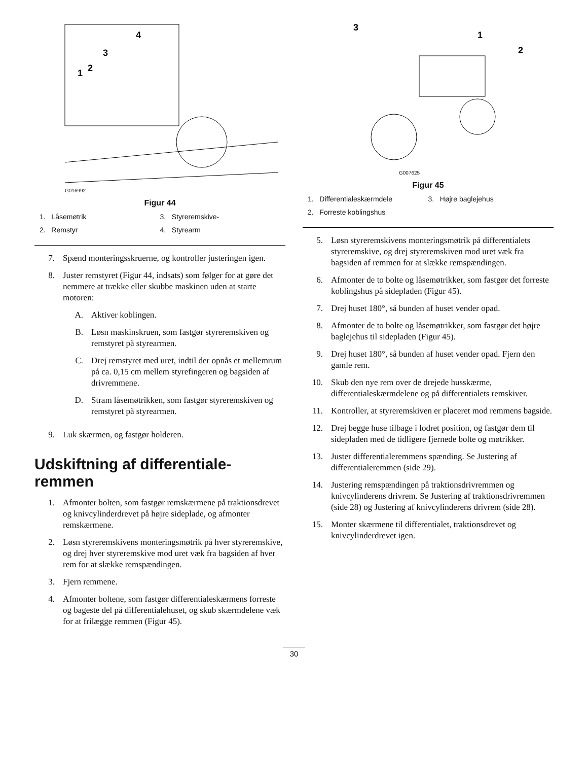1
2
3
4
G016992
Figur 44
1. Låsemøtrik
3. Styreremskive-
2. Remstyr
4. Styrearm
7. Spænd monteringsskruerne, og kontroller justeringen igen.
8. Juster remstyret (Figur 44, indsats) som følger for at gøre det nemmere at trække eller skubbe maskinen uden at starte motoren:
A. Aktiver koblingen.
B. Løsn maskinskruen, som fastgør styreremskiven og remstyret på styrearmen.
C. Drej remstyret med uret, indtil der opnås et mellemrum på ca. 0,15 cm mellem styrefingeren og bagsiden af drivremmene.
D. Stram låsemøtrikken, som fastgør styreremskiven og remstyret på styrearmen.
9. Luk skærmen, og fastgør holderen.
Udskiftning af differentiale-remmen
1. Afmonter bolten, som fastgør remskærmene på traktionsdrevet og knivcylinderdrevet på højre sideplade, og afmonter remskærmene.
2. Løsn styreremskivens monteringsmøtrik på hver styreremskive, og drej hver styreremskive mod uret væk fra bagsiden af hver rem for at slække remspændingen.
3. Fjern remmene.
4. Afmonter boltene, som fastgør differentialeskærmens forreste og bageste del på differentialehuset, og skub skærmdelene væk for at frilægge remmen (Figur 45).
3
1
2
G007625
Figur 45
1. Differentialeskærmdele
3. Højre baglejehus
2. Forreste koblingshus
5. Løsn styreremskivens monteringsmøtrik på differentialets styreremskive, og drej styreremskiven mod uret væk fra bagsiden af remmen for at slække remspændingen.
6. Afmonter de to bolte og låsemøtrikker, som fastgør det forreste koblingshus på sidepladen (Figur 45).
7. Drej huset 180°, så bunden af huset vender opad.
8. Afmonter de to bolte og låsemøtrikker, som fastgør det højre baglejehus til sidepladen (Figur 45).
9. Drej huset 180°, så bunden af huset vender opad. Fjern den gamle rem.
10. Skub den nye rem over de drejede husskærme, differentialeskærmdelene og på differentialets remskiver.
11. Kontroller, at styreremskiven er placeret mod remmens bagside.
12. Drej begge huse tilbage i lodret position, og fastgør dem til sidepladen med de tidligere fjernede bolte og møtrikker.
13. Juster differentialeremmens spænding. Se Justering af differentialeremmen (side 29).
14. Justering remspændingen på traktionsdrivremmen og knivcylinderens drivrem. Se Justering af traktionsdrivremmen (side 28) og Justering af knivcylinderens drivrem (side 28).
15. Monter skærmene til differentialet, traktionsdrevet og knivcylinderdrevet igen.
30